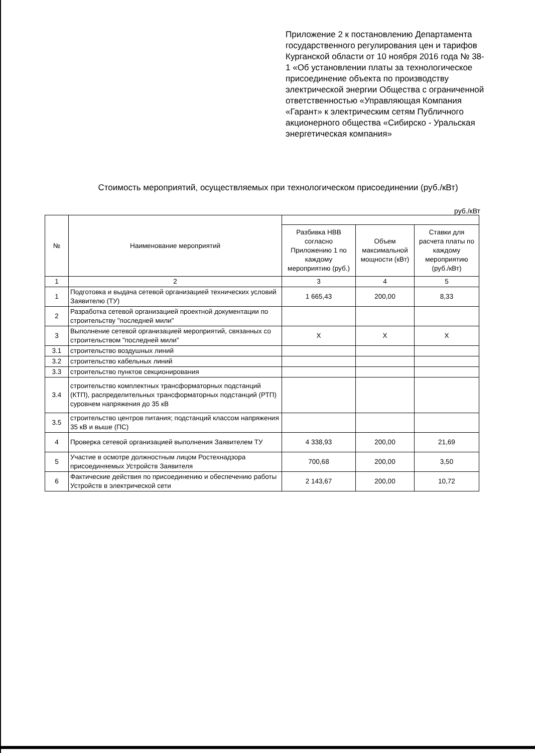Приложение 2 к постановлению Департамента государственного регулирования цен и тарифов Курганской области от 10 ноября 2016 года № 38-1 «Об установлении платы за технологическое присоединение объекта по производству электрической энергии Общества с ограниченной ответственностью «Управляющая Компания «Гарант» к электрическим сетям Публичного акционерного общества «Сибирско - Уральская энергетическая компания»
Стоимость мероприятий, осуществляемых при технологическом присоединении (руб./кВт)
руб./кВт
| № | Наименование мероприятий | | | |
| --- | --- | --- | --- | --- |
| | | Разбивка НВВ согласно Приложению 1 по каждому мероприятию (руб.) | Объем максимальной мощности (кВт) | Ставки для расчета платы по каждому мероприятию (руб./кВт) |
| 1 | 2 | 3 | 4 | 5 |
| 1 | Подготовка и выдача сетевой организацией технических условий Заявителю (ТУ) | 1 665,43 | 200,00 | 8,33 |
| 2 | Разработка сетевой организацией проектной документации по строительству "последней мили" | | | |
| 3 | Выполнение сетевой организацией мероприятий, связанных со строительством "последней мили" | Х | Х | Х |
| 3.1 | строительство воздушных линий | | | |
| 3.2 | строительство кабельных линий | | | |
| 3.3 | строительство пунктов секционирования | | | |
| 3.4 | строительство комплектных трансформаторных подстанций (КТП), распределительных трансформаторных подстанций (РТП) суровнем напряжения до 35 кВ | | | |
| 3.5 | строительство центров питания; подстанций классом напряжения 35 кВ и выше (ПС) | | | |
| 4 | Проверка сетевой организацией выполнения Заявителем ТУ | 4 338,93 | 200,00 | 21,69 |
| 5 | Участие в осмотре должностным лицом Ростехнадзора присоединяемых Устройств Заявителя | 700,68 | 200,00 | 3,50 |
| 6 | Фактические действия по присоединению и обеспечению работы Устройств в электрической сети | 2 143,67 | 200,00 | 10,72 |